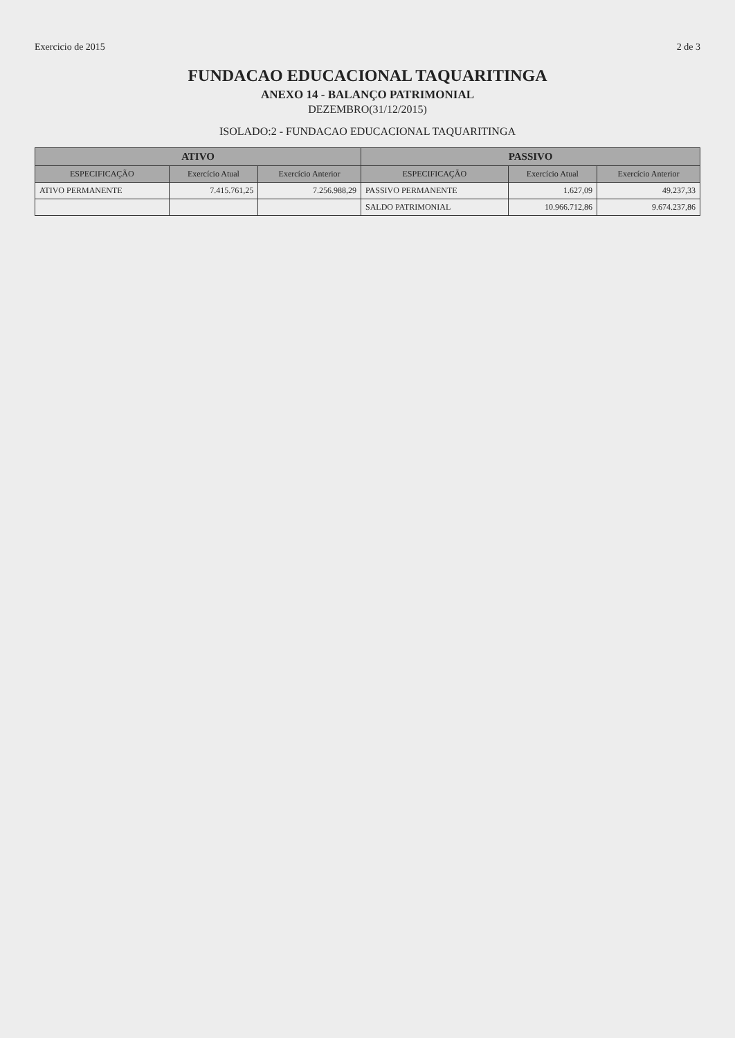Exercicio de 2015 2 de 3
FUNDACAO EDUCACIONAL TAQUARITINGA
ANEXO 14 - BALANÇO PATRIMONIAL
DEZEMBRO(31/12/2015)
ISOLADO:2 - FUNDACAO EDUCACIONAL TAQUARITINGA
| ATIVO | | | PASSIVO | | |
| --- | --- | --- | --- | --- | --- |
| ESPECIFICAÇÃO | Exercício Atual | Exercício Anterior | ESPECIFICAÇÃO | Exercício Atual | Exercício Anterior |
| ATIVO PERMANENTE | 7.415.761,25 | 7.256.988,29 | PASSIVO PERMANENTE | 1.627,09 | 49.237,33 |
| | | | SALDO PATRIMONIAL | 10.966.712,86 | 9.674.237,86 |